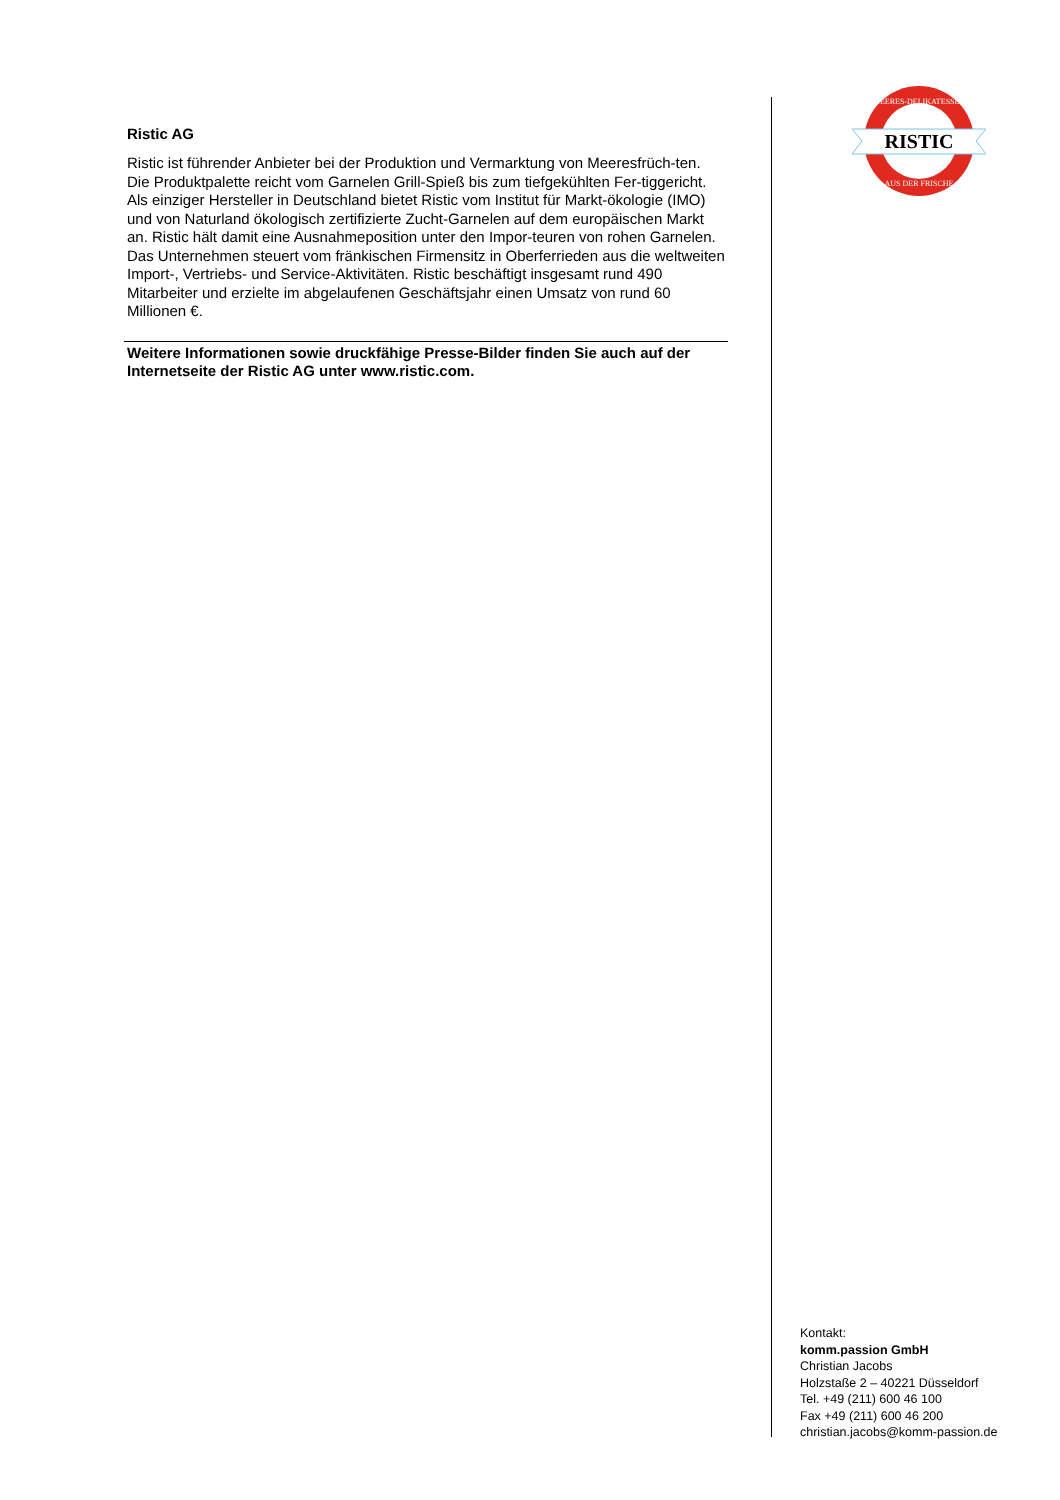RISTIC
MEERES-DELIKATESSEN
AUS DER FRISCHE
Ristic AG
Ristic ist führender Anbieter bei der Produktion und Vermarktung von Meeresfrüch-ten. Die Produktpalette reicht vom Garnelen Grill-Spieß bis zum tiefgekühlten Fer-tiggericht. Als einziger Hersteller in Deutschland bietet Ristic vom Institut für Markt-ökologie (IMO) und von Naturland ökologisch zertifizierte Zucht-Garnelen auf dem europäischen Markt an. Ristic hält damit eine Ausnahmeposition unter den Impor-teuren von rohen Garnelen.
Das Unternehmen steuert vom fränkischen Firmensitz in Oberferrieden aus die weltweiten Import-, Vertriebs- und Service-Aktivitäten. Ristic beschäftigt insgesamt rund 490 Mitarbeiter und erzielte im abgelaufenen Geschäftsjahr einen Umsatz von rund 60 Millionen €.
Weitere Informationen sowie druckfähige Presse-Bilder finden Sie auch auf der Internetseite der Ristic AG unter www.ristic.com.
Kontakt:
komm.passion GmbH
Christian Jacobs
Holzstaße 2 – 40221 Düsseldorf
Tel. +49 (211) 600 46 100
Fax +49 (211) 600 46 200
christian.jacobs@komm-passion.de